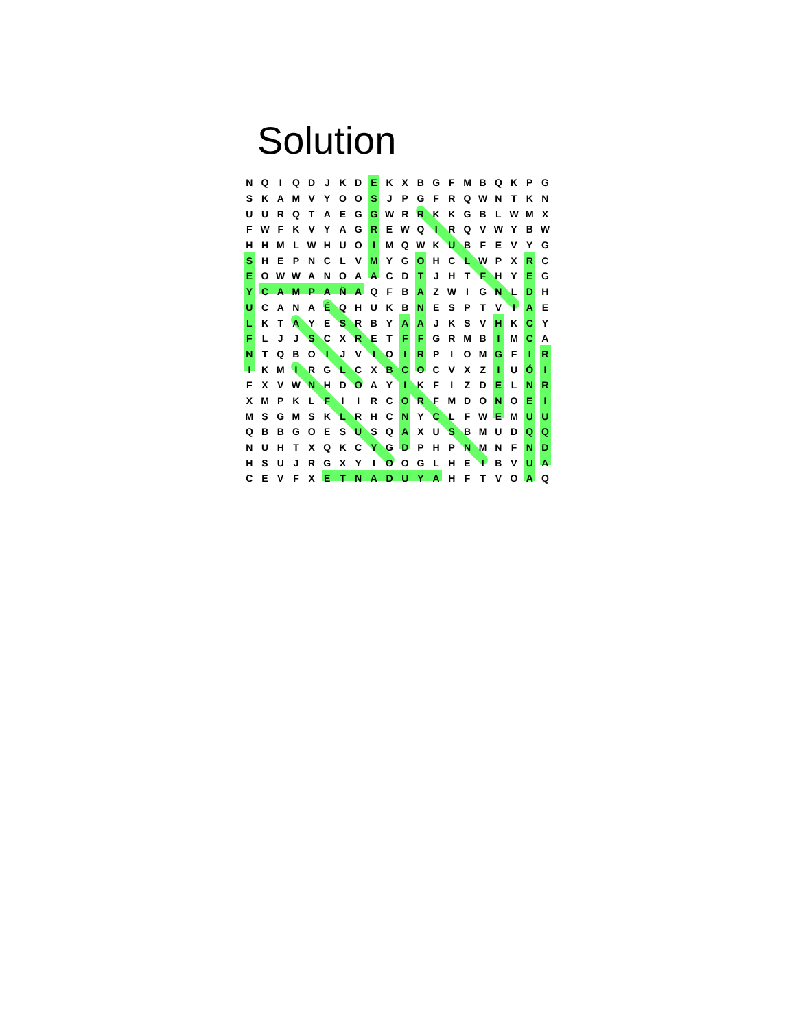Solution
| N | Q | I | Q | D | J | K | D | E | K | X | B | G | F | M | B | Q | K | P | G |
| S | K | A | M | V | Y | O | O | S | J | P | G | F | R | Q | W | N | T | K | N |
| U | U | R | Q | T | A | E | G | G | W | R | R | K | K | G | B | L | W | M | X |
| F | W | F | K | V | Y | A | G | R | E | W | Q | I | R | Q | V | W | Y | B | W |
| H | H | M | L | W | H | U | O | I | M | Q | W | K | U | B | F | E | V | Y | G |
| S | H | E | P | N | C | L | V | M | Y | G | O | H | C | L | W | P | X | R | C |
| E | O | W | W | A | N | O | A | A | C | D | T | J | H | T | F | H | Y | E | G |
| Y | C | A | M | P | A | Ñ | A | Q | F | B | A | Z | W | I | G | N | L | D | H |
| U | C | A | N | A | É | Q | H | U | K | B | N | E | S | P | T | V | I | A | E |
| L | K | T | A | Y | E | S | R | B | Y | A | A | J | K | S | V | H | K | C | Y |
| F | L | J | J | S | C | X | R | E | T | F | F | G | R | M | B | I | M | C | A |
| N | T | Q | B | O | I | J | V | I | O | I | R | P | I | O | M | G | F | I | R |
| I | K | M | I | R | G | L | C | X | B | C | O | C | V | X | Z | I | U | Ó | I |
| F | X | V | W | N | H | D | O | A | Y | I | K | F | I | Z | D | E | L | N | R |
| X | M | P | K | L | F | I | I | R | C | O | R | F | M | D | O | N | O | E | I |
| M | S | G | M | S | K | L | R | H | C | N | Y | C | L | F | W | E | M | U | U |
| Q | B | B | G | O | E | S | U | S | Q | A | X | U | S | B | M | U | D | Q | Q |
| N | U | H | T | X | Q | K | C | Y | G | D | P | H | P | N | M | N | F | N | D |
| H | S | U | J | R | G | X | Y | I | O | O | G | L | H | E | I | B | V | U | A |
| C | E | V | F | X | E | T | N | A | D | U | Y | A | H | F | T | V | O | A | Q |